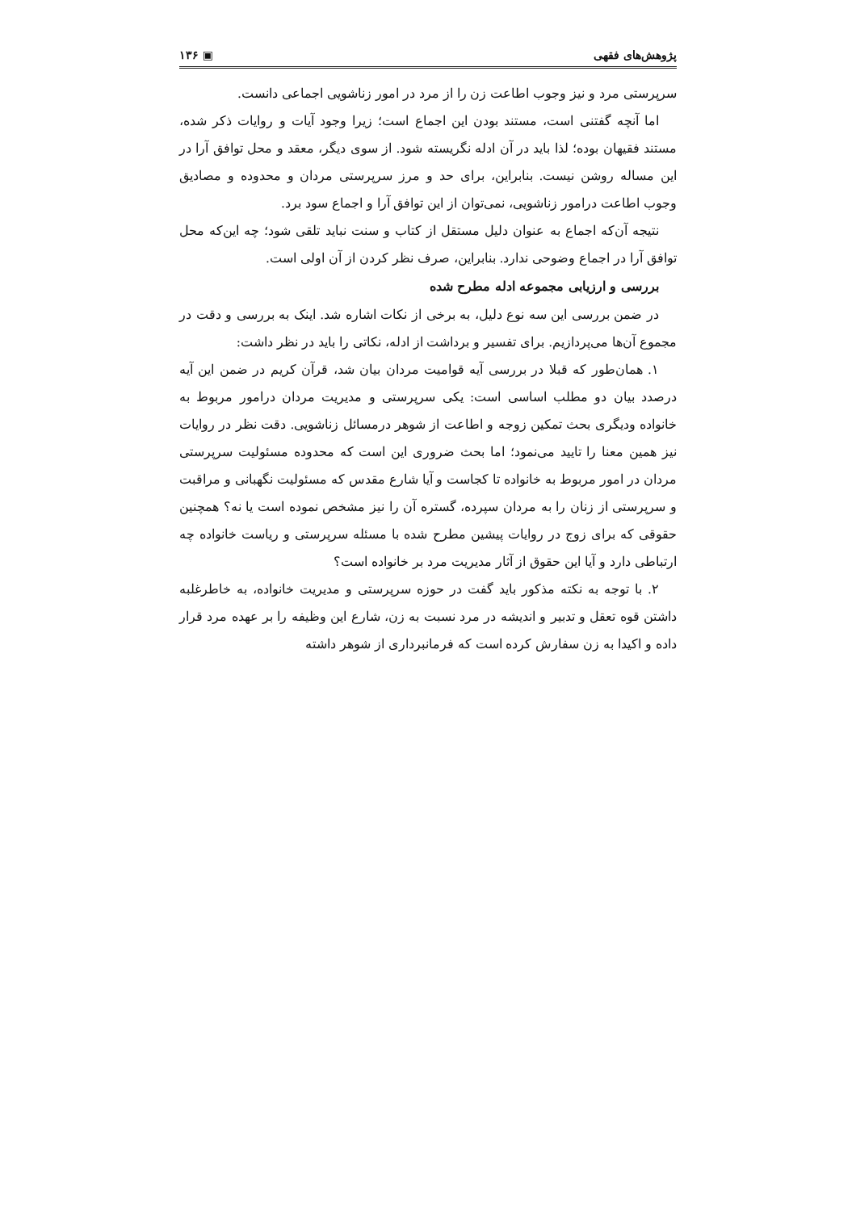پژوهش‌های فقهی ▣ ۱۳۶
سرپرستی مرد و نیز وجوب اطاعت زن را از مرد در امور زناشویی اجماعی دانست.
اما آنچه گفتنی است، مستند بودن این اجماع است؛ زیرا وجود آیات و روایات ذکر شده، مستند فقیهان بوده؛ لذا باید در آن ادله نگریسته شود. از سوی دیگر، معقد و محل توافق آرا در این مساله روشن نیست. بنابراین، برای حد و مرز سرپرستی مردان و محدوده و مصادیق وجوب اطاعت درامور زناشویی، نمی‌توان از این توافق آرا و اجماع سود برد.
نتیجه آن‌که اجماع به عنوان دلیل مستقل از کتاب و سنت نباید تلقی شود؛ چه این‌که محل توافق آرا در اجماع وضوحی ندارد. بنابراین، صرف نظر کردن از آن اولی است.
بررسی و ارزیابی مجموعه ادله مطرح شده
در ضمن بررسی این سه نوع دلیل، به برخی از نکات اشاره شد. اینک به بررسی و دقت در مجموع آن‌ها می‌پردازیم. برای تفسیر و برداشت از ادله، نکاتی را باید در نظر داشت:
۱. همان‌طور که قبلا در بررسی آیه قوامیت مردان بیان شد، قرآن کریم در ضمن این آیه درصدد بیان دو مطلب اساسی است: یکی سرپرستی و مدیریت مردان درامور مربوط به خانواده ودیگری بحث تمکین زوجه و اطاعت از شوهر درمسائل زناشویی. دقت نظر در روایات نیز همین معنا را تایید می‌نمود؛ اما بحث ضروری این است که محدوده مسئولیت سرپرستی مردان در امور مربوط به خانواده تا کجاست و آیا شارع مقدس که مسئولیت نگهبانی و مراقبت و سرپرستی از زنان را به مردان سپرده، گستره آن را نیز مشخص نموده است یا نه؟ همچنین حقوقی که برای زوج در روایات پیشین مطرح شده با مسئله سرپرستی و ریاست خانواده چه ارتباطی دارد و آیا این حقوق از آثار مدیریت مرد بر خانواده است؟
۲. با توجه به نکته مذکور باید گفت در حوزه سرپرستی و مدیریت خانواده، به خاطرغلبه داشتن قوه تعقل و تدبیر و اندیشه در مرد نسبت به زن، شارع این وظیفه را بر عهده مرد قرار داده و اکیدا به زن سفارش کرده است که فرمانبرداری از شوهر داشته